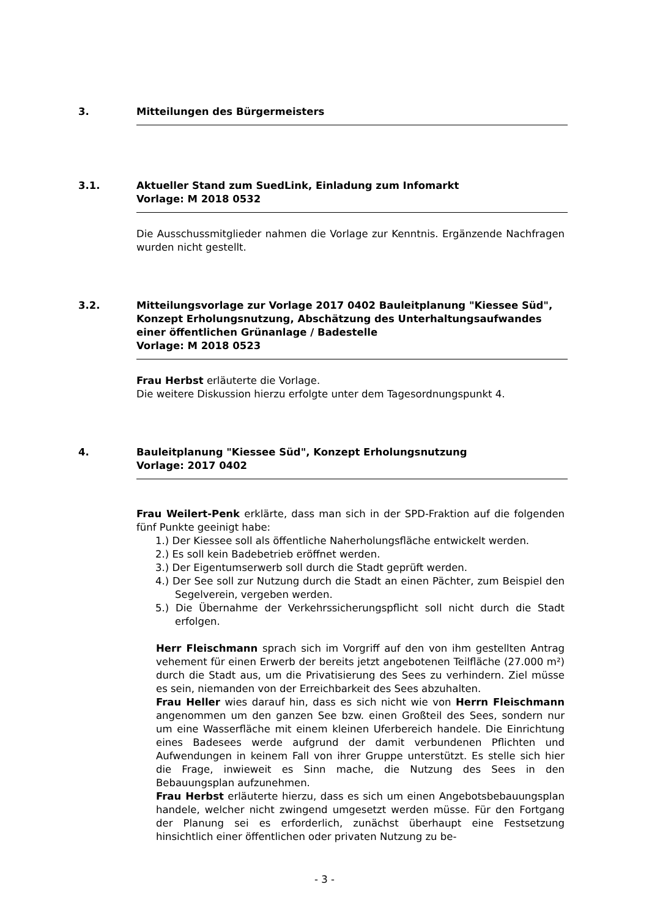3. Mitteilungen des Bürgermeisters
3.1. Aktueller Stand zum SuedLink, Einladung zum Infomarkt
Vorlage: M 2018 0532
Die Ausschussmitglieder nahmen die Vorlage zur Kenntnis. Ergänzende Nachfragen wurden nicht gestellt.
3.2. Mitteilungsvorlage zur Vorlage 2017 0402 Bauleitplanung "Kiessee Süd", Konzept Erholungsnutzung, Abschätzung des Unterhaltungsaufwandes einer öffentlichen Grünanlage / Badestelle
Vorlage: M 2018 0523
Frau Herbst erläuterte die Vorlage.
Die weitere Diskussion hierzu erfolgte unter dem Tagesordnungspunkt 4.
4. Bauleitplanung "Kiessee Süd", Konzept Erholungsnutzung
Vorlage: 2017 0402
Frau Weilert-Penk erklärte, dass man sich in der SPD-Fraktion auf die folgenden fünf Punkte geeinigt habe:
1.) Der Kiessee soll als öffentliche Naherholungsfläche entwickelt werden.
2.) Es soll kein Badebetrieb eröffnet werden.
3.) Der Eigentumserwerb soll durch die Stadt geprüft werden.
4.) Der See soll zur Nutzung durch die Stadt an einen Pächter, zum Beispiel den Segelverein, vergeben werden.
5.) Die Übernahme der Verkehrssicherungspflicht soll nicht durch die Stadt erfolgen.
Herr Fleischmann sprach sich im Vorgriff auf den von ihm gestellten Antrag vehement für einen Erwerb der bereits jetzt angebotenen Teilfläche (27.000 m²) durch die Stadt aus, um die Privatisierung des Sees zu verhindern. Ziel müsse es sein, niemanden von der Erreichbarkeit des Sees abzuhalten.
Frau Heller wies darauf hin, dass es sich nicht wie von Herrn Fleischmann angenommen um den ganzen See bzw. einen Großteil des Sees, sondern nur um eine Wasserfläche mit einem kleinen Uferbereich handele. Die Einrichtung eines Badesees werde aufgrund der damit verbundenen Pflichten und Aufwendungen in keinem Fall von ihrer Gruppe unterstützt. Es stelle sich hier die Frage, inwieweit es Sinn mache, die Nutzung des Sees in den Bebauungsplan aufzunehmen.
Frau Herbst erläuterte hierzu, dass es sich um einen Angebotsbebauungsplan handele, welcher nicht zwingend umgesetzt werden müsse. Für den Fortgang der Planung sei es erforderlich, zunächst überhaupt eine Festsetzung hinsichtlich einer öffentlichen oder privaten Nutzung zu be-
- 3 -